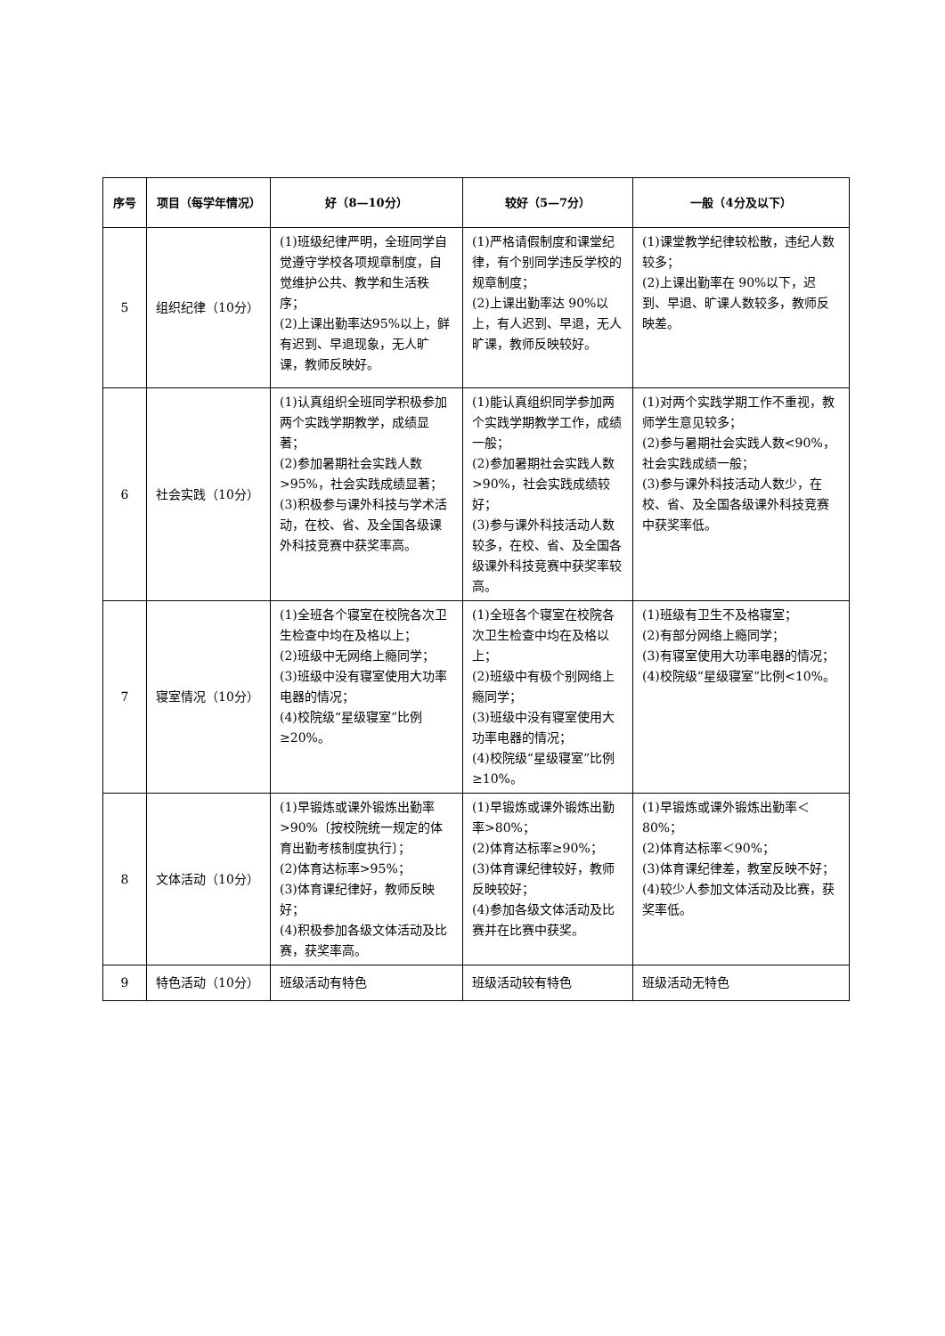| 序号 | 项目（每学年情况） | 好（8—10分） | 较好（5—7分） | 一般（4分及以下） |
| --- | --- | --- | --- | --- |
| 5 | 组织纪律（10分） | (1)班级纪律严明，全班同学自觉遵守学校各项规章制度，自觉维护公共、教学和生活秩序； (2)上课出勤率达95%以上，鲜有迟到、早退现象，无人旷课，教师反映好。 | (1)严格请假制度和课堂纪律，有个别同学违反学校的规章制度； (2)上课出勤率达 90%以上，有人迟到、早退，无人旷课，教师反映较好。 | (1)课堂教学纪律较松散，违纪人数较多； (2)上课出勤率在 90%以下，迟到、早退、旷课人数较多，教师反映差。 |
| 6 | 社会实践（10分） | (1)认真组织全班同学积极参加两个实践学期教学，成绩显著； (2)参加暑期社会实践人数>95%，社会实践成绩显著； (3)积极参与课外科技与学术活动，在校、省、及全国各级课外科技竞赛中获奖率高。 | (1)能认真组织同学参加两个实践学期教学工作，成绩一般； (2)参加暑期社会实践人数>90%，社会实践成绩较好； (3)参与课外科技活动人数较多，在校、省、及全国各级课外科技竞赛中获奖率较高。 | (1)对两个实践学期工作不重视，教师学生意见较多； (2)参与暑期社会实践人数<90%，社会实践成绩一般； (3)参与课外科技活动人数少，在校、省、及全国各级课外科技竞赛中获奖率低。 |
| 7 | 寝室情况（10分） | (1)全班各个寝室在校院各次卫生检查中均在及格以上； (2)班级中无网络上瘾同学； (3)班级中没有寝室使用大功率电器的情况； (4)校院级“星级寝室”比例 ≥20%。 | (1)全班各个寝室在校院各次卫生检查中均在及格以上； (2)班级中有极个别网络上瘾同学； (3)班级中没有寝室使用大功率电器的情况； (4)校院级“星级寝室”比例 ≥10%。 | (1)班级有卫生不及格寝室； (2)有部分网络上瘾同学； (3)有寝室使用大功率电器的情况； (4)校院级“星级寝室”比例<10%。 |
| 8 | 文体活动（10分） | (1)早锻炼或课外锻炼出勤率>90%〔按校院统一规定的体育出勤考核制度执行〕； (2)体育达标率>95%； (3)体育课纪律好，教师反映好； (4)积极参加各级文体活动及比赛，获奖率高。 | (1)早锻炼或课外锻炼出勤率>80%； (2)体育达标率≥90%； (3)体育课纪律较好，教师反映较好； (4)参加各级文体活动及比赛并在比赛中获奖。 | (1)早锻炼或课外锻炼出勤率＜80%； (2)体育达标率＜90%； (3)体育课纪律差，教室反映不好； (4)较少人参加文体活动及比赛，获奖率低。 |
| 9 | 特色活动（10分） | 班级活动有特色 | 班级活动较有特色 | 班级活动无特色 |